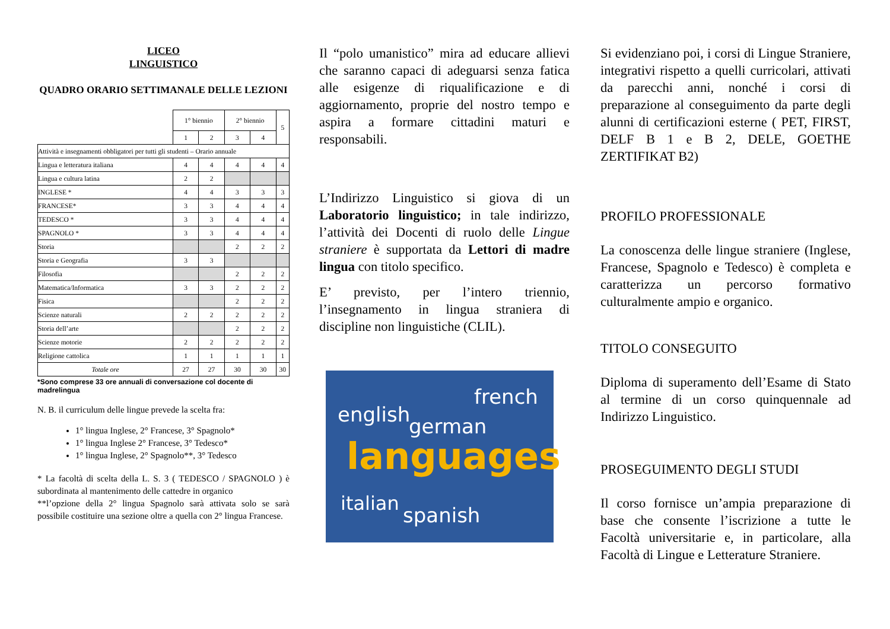LICEO
LINGUISTICO
QUADRO ORARIO SETTIMANALE DELLE LEZIONI
| | 1° biennio | | 2° biennio | | 5 |
| | 1 | 2 | 3 | 4 | |
| Attività e insegnamenti obbligatori per tutti gli studenti – Orario annuale | | | | | |
| Lingua e letteratura italiana | 4 | 4 | 4 | 4 | 4 |
| Lingua e cultura latina | 2 | 2 | | | |
| INGLESE * | 4 | 4 | 3 | 3 | 3 |
| FRANCESE* | 3 | 3 | 4 | 4 | 4 |
| TEDESCO * | 3 | 3 | 4 | 4 | 4 |
| SPAGNOLO * | 3 | 3 | 4 | 4 | 4 |
| Storia | | | 2 | 2 | 2 |
| Storia e Geografia | 3 | 3 | | | |
| Filosofia | | | 2 | 2 | 2 |
| Matematica/Informatica | 3 | 3 | 2 | 2 | 2 |
| Fisica | | | 2 | 2 | 2 |
| Scienze naturali | 2 | 2 | 2 | 2 | 2 |
| Storia dell’arte | | | 2 | 2 | 2 |
| Scienze motorie | 2 | 2 | 2 | 2 | 2 |
| Religione cattolica | 1 | 1 | 1 | 1 | 1 |
| Totale ore | 27 | 27 | 30 | 30 | 30 |
*Sono comprese 33 ore annuali di conversazione col docente di madrelingua
N. B. il curriculum delle lingue prevede la scelta fra:
1° lingua Inglese, 2° Francese, 3° Spagnolo*
1° lingua Inglese 2° Francese, 3° Tedesco*
1° lingua Inglese, 2° Spagnolo**, 3° Tedesco
* La facoltà di scelta della L. S. 3 ( TEDESCO / SPAGNOLO ) è subordinata al mantenimento delle cattedre in organico
**l’opzione della 2° lingua Spagnolo sarà attivata solo se sarà possibile costituire una sezione oltre a quella con 2° lingua Francese.
Il “polo umanistico” mira ad educare allievi che saranno capaci di adeguarsi senza fatica alle esigenze di riqualificazione e di aggiornamento, proprie del nostro tempo e aspira a formare cittadini maturi e responsabili.
L’Indirizzo Linguistico si giova di un Laboratorio linguistico; in tale indirizzo, l’attività dei Docenti di ruolo delle Lingue straniere è supportata da Lettori di madre lingua con titolo specifico.
E’ previsto, per l’intero triennio, l’insegnamento in lingua straniera di discipline non linguistiche (CLIL).
english
french
german
languages
italian
spanish
Si evidenziano poi, i corsi di Lingue Straniere, integrativi rispetto a quelli curricolari, attivati da parecchi anni, nonché i corsi di preparazione al conseguimento da parte degli alunni di certificazioni esterne ( PET, FIRST, DELF B 1 e B 2, DELE, GOETHE ZERTIFIKAT B2)
PROFILO PROFESSIONALE
La conoscenza delle lingue straniere (Inglese, Francese, Spagnolo e Tedesco) è completa e caratterizza un percorso formativo culturalmente ampio e organico.
TITOLO CONSEGUITO
Diploma di superamento dell’Esame di Stato al termine di un corso quinquennale ad Indirizzo Linguistico.
PROSEGUIMENTO DEGLI STUDI
Il corso fornisce un’ampia preparazione di base che consente l’iscrizione a tutte le Facoltà universitarie e, in particolare, alla Facoltà di Lingue e Letterature Straniere.